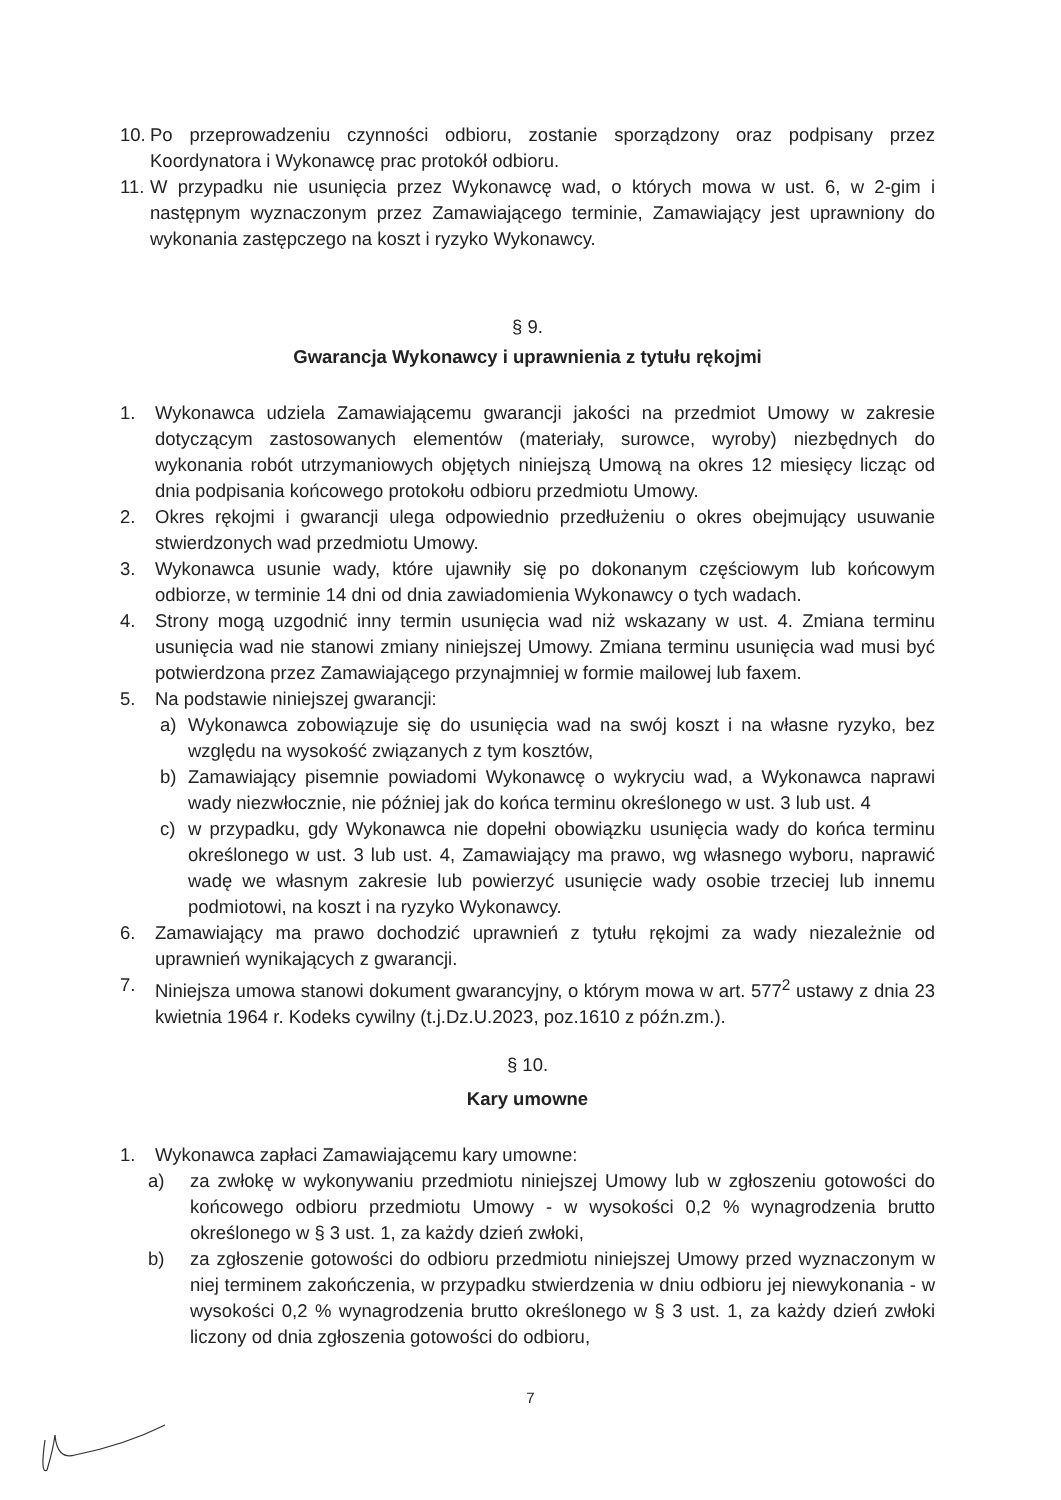10. Po przeprowadzeniu czynności odbioru, zostanie sporządzony oraz podpisany przez Koordynatora i Wykonawcę prac protokół odbioru.
11. W przypadku nie usunięcia przez Wykonawcę wad, o których mowa w ust. 6, w 2-gim i następnym wyznaczonym przez Zamawiającego terminie, Zamawiający jest uprawniony do wykonania zastępczego na koszt i ryzyko Wykonawcy.
§ 9.
Gwarancja Wykonawcy i uprawnienia z tytułu rękojmi
1. Wykonawca udziela Zamawiającemu gwarancji jakości na przedmiot Umowy w zakresie dotyczącym zastosowanych elementów (materiały, surowce, wyroby) niezbędnych do wykonania robót utrzymaniowych objętych niniejszą Umową na okres 12 miesięcy licząc od dnia podpisania końcowego protokołu odbioru przedmiotu Umowy.
2. Okres rękojmi i gwarancji ulega odpowiednio przedłużeniu o okres obejmujący usuwanie stwierdzonych wad przedmiotu Umowy.
3. Wykonawca usunie wady, które ujawniły się po dokonanym częściowym lub końcowym odbiorze, w terminie 14 dni od dnia zawiadomienia Wykonawcy o tych wadach.
4. Strony mogą uzgodnić inny termin usunięcia wad niż wskazany w ust. 4. Zmiana terminu usunięcia wad nie stanowi zmiany niniejszej Umowy. Zmiana terminu usunięcia wad musi być potwierdzona przez Zamawiającego przynajmniej w formie mailowej lub faxem.
5. Na podstawie niniejszej gwarancji:
a) Wykonawca zobowiązuje się do usunięcia wad na swój koszt i na własne ryzyko, bez względu na wysokość związanych z tym kosztów,
b) Zamawiający pisemnie powiadomi Wykonawcę o wykryciu wad, a Wykonawca naprawi wady niezwłocznie, nie później jak do końca terminu określonego w ust. 3 lub ust. 4
c) w przypadku, gdy Wykonawca nie dopełni obowiązku usunięcia wady do końca terminu określonego w ust. 3 lub ust. 4, Zamawiający ma prawo, wg własnego wyboru, naprawić wadę we własnym zakresie lub powierzyć usunięcie wady osobie trzeciej lub innemu podmiotowi, na koszt i na ryzyko Wykonawcy.
6. Zamawiający ma prawo dochodzić uprawnień z tytułu rękojmi za wady niezależnie od uprawnień wynikających z gwarancji.
7. Niniejsza umowa stanowi dokument gwarancyjny, o którym mowa w art. 577<sup>2</sup> ustawy z dnia 23 kwietnia 1964 r. Kodeks cywilny (t.j.Dz.U.2023, poz.1610 z późn.zm.).
§ 10.
Kary umowne
1. Wykonawca zapłaci Zamawiającemu kary umowne:
a) za zwłokę w wykonywaniu przedmiotu niniejszej Umowy lub w zgłoszeniu gotowości do końcowego odbioru przedmiotu Umowy - w wysokości 0,2 % wynagrodzenia brutto określonego w § 3 ust. 1, za każdy dzień zwłoki,
b) za zgłoszenie gotowości do odbioru przedmiotu niniejszej Umowy przed wyznaczonym w niej terminem zakończenia, w przypadku stwierdzenia w dniu odbioru jej niewykonania - w wysokości 0,2 % wynagrodzenia brutto określonego w § 3 ust. 1, za każdy dzień zwłoki liczony od dnia zgłoszenia gotowości do odbioru,
7